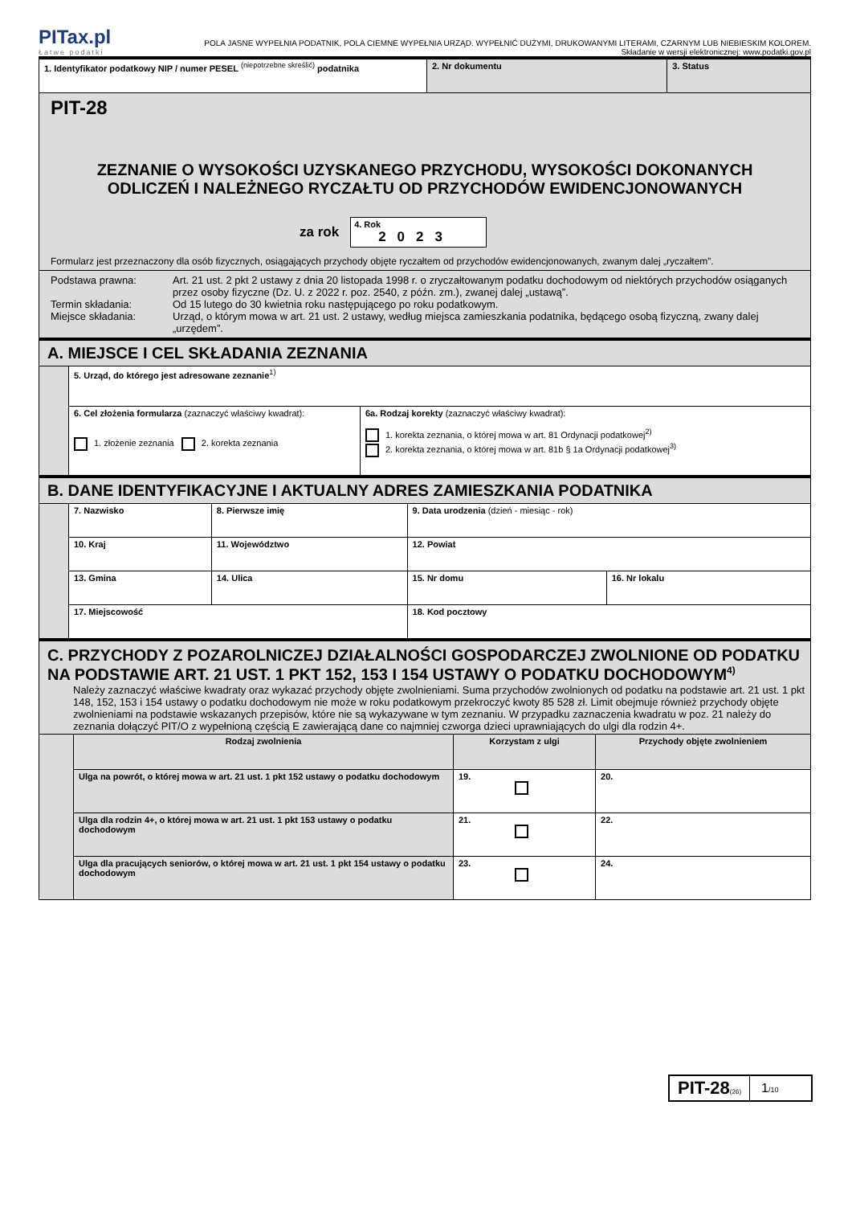PITax.pl
Łatwe podatki
POLA JASNE WYPEŁNIA PODATNIK, POLA CIEMNE WYPEŁNIA URZĄD. WYPEŁNIĆ DUŻYMI, DRUKOWANYMI LITERAMI, CZARNYM LUB NIEBIESKIM KOLOREM.
Składanie w wersji elektronicznej: www.podatki.gov.pl
| 1. Identyfikator podatkowy NIP / numer PESEL <sup>(niepotrzebne skreślić)</sup> podatnika | 2. Nr dokumentu | 3. Status |
| PIT-28 ZEZNANIE O WYSOKOŚCI UZYSKANEGO PRZYCHODU, WYSOKOŚCI DOKONANYCH ODLICZEŃ I NALEŻNEGO RYCZAŁTU OD PRZYCHODÓW EWIDENCJONOWANYCH za rok 4. Rok 2023 Formularz jest przeznaczony dla osób fizycznych, osiągających przychody objęte ryczałtem od przychodów ewidencjonowanych, zwanym dalej „ryczałtem”. | | |
| Podstawa prawna: Art. 21 ust. 2 pkt 2 ustawy z dnia 20 listopada 1998 r. o zryczałtowanym podatku dochodowym od niektórych przychodów osiąganych przez osoby fizyczne (Dz. U. z 2022 r. poz. 2540, z późn. zm.), zwanej dalej „ustawą”. Termin składania: Od 15 lutego do 30 kwietnia roku następującego po roku podatkowym. Miejsce składania: Urząd, o którym mowa w art. 21 ust. 2 ustawy, według miejsca zamieszkania podatnika, będącego osobą fizyczną, zwany dalej „urzędem”. | | |
| A. MIEJSCE I CEL SKŁADANIA ZEZNANIA | | |
| | 5. Urząd, do którego jest adresowane zeznanie<sup>1)</sup> | |
| | 6. Cel złożenia formularza (zaznaczyć właściwy kwadrat): 1. złożenie zeznania 2. korekta zeznania | 6a. Rodzaj korekty (zaznaczyć właściwy kwadrat): 1. korekta zeznania, o której mowa w art. 81 Ordynacji podatkowej<sup>2)</sup> 2. korekta zeznania, o której mowa w art. 81b § 1a Ordynacji podatkowej<sup>3)</sup> |
| B. DANE IDENTYFIKACYJNE I AKTUALNY ADRES ZAMIESZKANIA PODATNIKA | | | | |
| | 7. Nazwisko | 8. Pierwsze imię | 9. Data urodzenia (dzień - miesiąc - rok) | |
| | 10. Kraj | 11. Województwo | 12. Powiat | |
| | 13. Gmina | 14. Ulica | 15. Nr domu | 16. Nr lokalu |
| | 17. Miejscowość | | 18. Kod pocztowy | |
| C. PRZYCHODY Z POZAROLNICZEJ DZIAŁALNOŚCI GOSPODARCZEJ ZWOLNIONE OD PODATKU NA PODSTAWIE ART. 21 UST. 1 PKT 152, 153 I 154 USTAWY O PODATKU DOCHODOWYM<sup>4)</sup> Należy zaznaczyć właściwe kwadraty oraz wykazać przychody objęte zwolnieniami. Suma przychodów zwolnionych od podatku na podstawie art. 21 ust. 1 pkt 148, 152, 153 i 154 ustawy o podatku dochodowym nie może w roku podatkowym przekroczyć kwoty 85 528 zł. Limit obejmuje również przychody objęte zwolnieniami na podstawie wskazanych przepisów, które nie są wykazywane w tym zeznaniu. W przypadku zaznaczenia kwadratu w poz. 21 należy do zeznania dołączyć PIT/O z wypełnioną częścią E zawierającą dane co najmniej czworga dzieci uprawniających do ulgi dla rodzin 4+. | | | |
| | Rodzaj zwolnienia | Korzystam z ulgi | Przychody objęte zwolnieniem |
| | Ulga na powrót, o której mowa w art. 21 ust. 1 pkt 152 ustawy o podatku dochodowym | 19. | 20. |
| | Ulga dla rodzin 4+, o której mowa w art. 21 ust. 1 pkt 153 ustawy o podatku dochodowym | 21. | 22. |
| | Ulga dla pracujących seniorów, o której mowa w art. 21 ust. 1 pkt 154 ustawy o podatku dochodowym | 23. | 24. |
PIT-28(26)
1/10